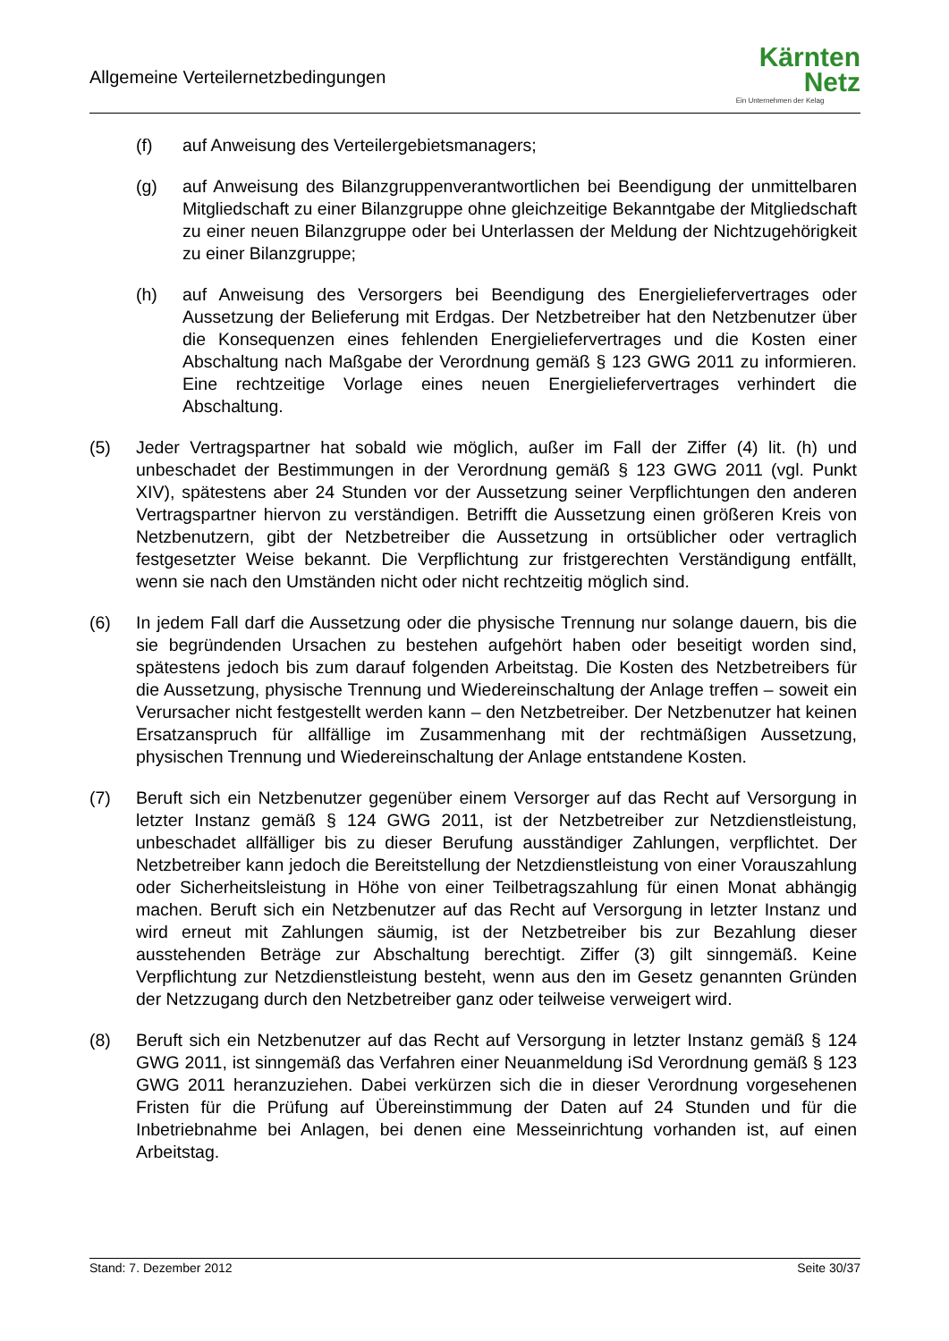Allgemeine Verteilernetzbedingungen
Kärnten
Netz
Ein Unternehmen der Kelag
(f) auf Anweisung des Verteilergebietsmanagers;
(g) auf Anweisung des Bilanzgruppenverantwortlichen bei Beendigung der unmittelbaren Mitgliedschaft zu einer Bilanzgruppe ohne gleichzeitige Bekanntgabe der Mitgliedschaft zu einer neuen Bilanzgruppe oder bei Unterlassen der Meldung der Nichtzugehörigkeit zu einer Bilanzgruppe;
(h) auf Anweisung des Versorgers bei Beendigung des Energieliefervertrages oder Aussetzung der Belieferung mit Erdgas. Der Netzbetreiber hat den Netzbenutzer über die Konsequenzen eines fehlenden Energieliefervertrages und die Kosten einer Abschaltung nach Maßgabe der Verordnung gemäß § 123 GWG 2011 zu informieren. Eine rechtzeitige Vorlage eines neuen Energieliefervertrages verhindert die Abschaltung.
(5) Jeder Vertragspartner hat sobald wie möglich, außer im Fall der Ziffer (4) lit. (h) und unbeschadet der Bestimmungen in der Verordnung gemäß § 123 GWG 2011 (vgl. Punkt XIV), spätestens aber 24 Stunden vor der Aussetzung seiner Verpflichtungen den anderen Vertragspartner hiervon zu verständigen. Betrifft die Aussetzung einen größeren Kreis von Netzbenutzern, gibt der Netzbetreiber die Aussetzung in ortsüblicher oder vertraglich festgesetzter Weise bekannt. Die Verpflichtung zur fristgerechten Verständigung entfällt, wenn sie nach den Umständen nicht oder nicht rechtzeitig möglich sind.
(6) In jedem Fall darf die Aussetzung oder die physische Trennung nur solange dauern, bis die sie begründenden Ursachen zu bestehen aufgehört haben oder beseitigt worden sind, spätestens jedoch bis zum darauf folgenden Arbeitstag. Die Kosten des Netzbetreibers für die Aussetzung, physische Trennung und Wiedereinschaltung der Anlage treffen – soweit ein Verursacher nicht festgestellt werden kann – den Netzbetreiber. Der Netzbenutzer hat keinen Ersatzanspruch für allfällige im Zusammenhang mit der rechtmäßigen Aussetzung, physischen Trennung und Wiedereinschaltung der Anlage entstandene Kosten.
(7) Beruft sich ein Netzbenutzer gegenüber einem Versorger auf das Recht auf Versorgung in letzter Instanz gemäß § 124 GWG 2011, ist der Netzbetreiber zur Netzdienstleistung, unbeschadet allfälliger bis zu dieser Berufung ausständiger Zahlungen, verpflichtet. Der Netzbetreiber kann jedoch die Bereitstellung der Netzdienstleistung von einer Vorauszahlung oder Sicherheitsleistung in Höhe von einer Teilbetragszahlung für einen Monat abhängig machen. Beruft sich ein Netzbenutzer auf das Recht auf Versorgung in letzter Instanz und wird erneut mit Zahlungen säumig, ist der Netzbetreiber bis zur Bezahlung dieser ausstehenden Beträge zur Abschaltung berechtigt. Ziffer (3) gilt sinngemäß. Keine Verpflichtung zur Netzdienstleistung besteht, wenn aus den im Gesetz genannten Gründen der Netzzugang durch den Netzbetreiber ganz oder teilweise verweigert wird.
(8) Beruft sich ein Netzbenutzer auf das Recht auf Versorgung in letzter Instanz gemäß § 124 GWG 2011, ist sinngemäß das Verfahren einer Neuanmeldung iSd Verordnung gemäß § 123 GWG 2011 heranzuziehen. Dabei verkürzen sich die in dieser Verordnung vorgesehenen Fristen für die Prüfung auf Übereinstimmung der Daten auf 24 Stunden und für die Inbetriebnahme bei Anlagen, bei denen eine Messeinrichtung vorhanden ist, auf einen Arbeitstag.
Stand: 7. Dezember 2012 Seite 30/37